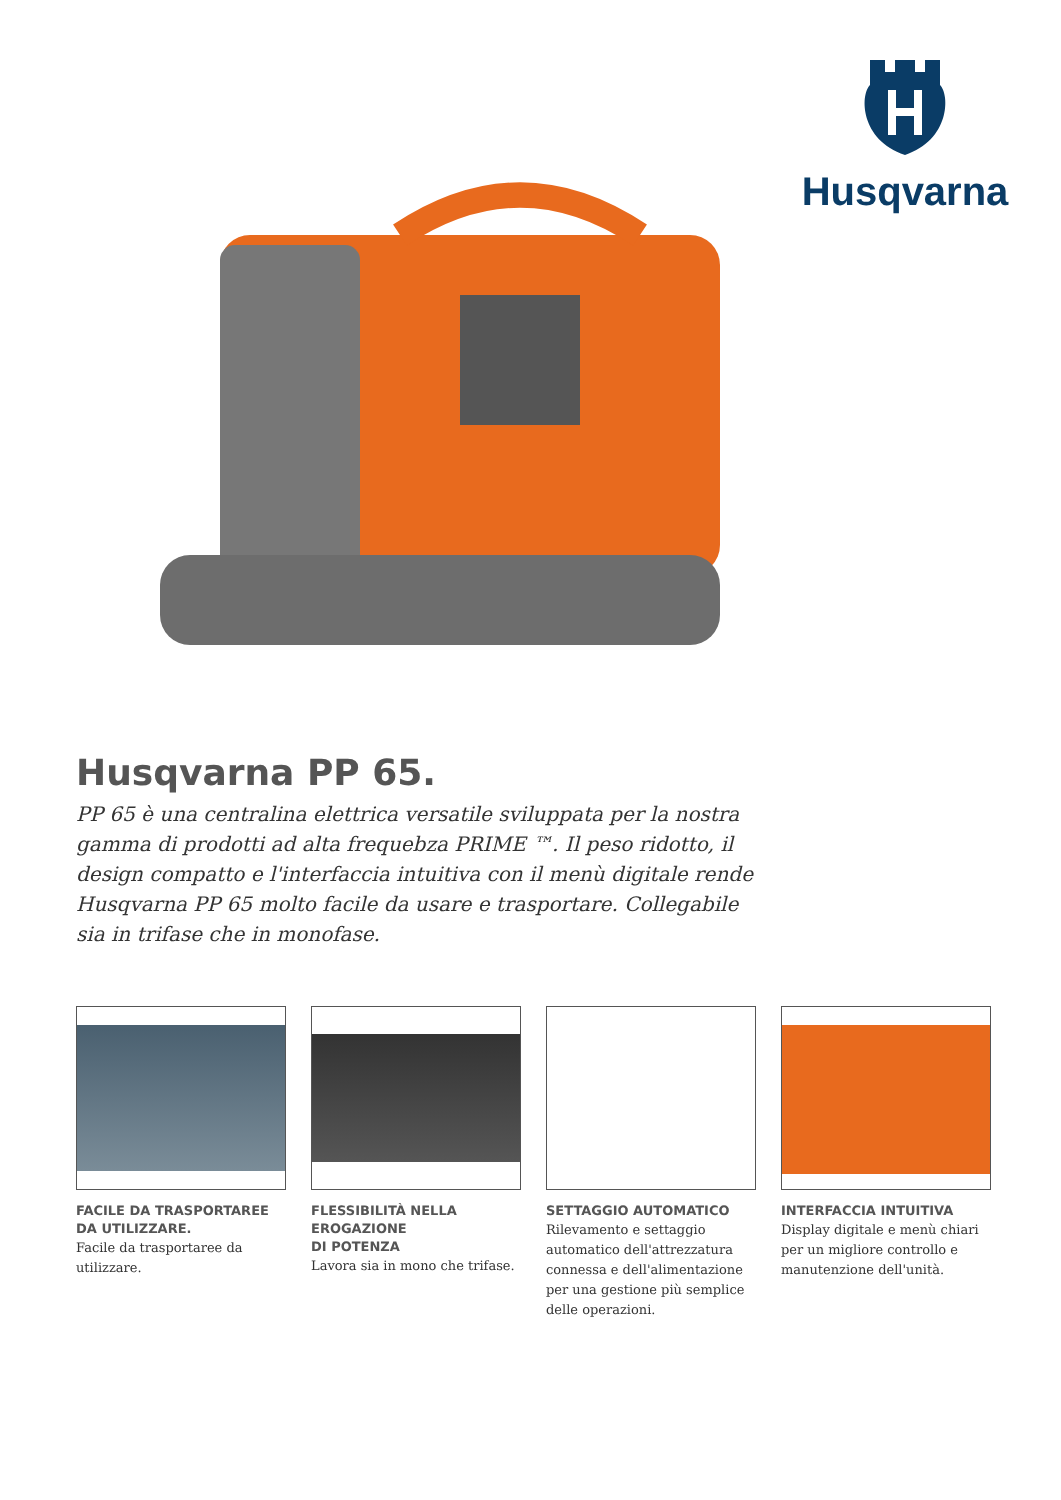Husqvarna
Husqvarna PP 65.
PP 65 è una centralina elettrica versatile sviluppata per la nostra gamma di prodotti ad alta frequebza PRIME ™. Il peso ridotto, il design compatto e l'interfaccia intuitiva con il menù digitale rende Husqvarna PP 65 molto facile da usare e trasportare. Collegabile sia in trifase che in monofase.
FACILE DA TRASPORTAREE DA UTILIZZARE.
Facile da trasportaree da utilizzare.
FLESSIBILITÀ NELLA EROGAZIONE
DI POTENZA
Lavora sia in mono che trifase.
SETTAGGIO AUTOMATICO
Rilevamento e settaggio automatico dell'attrezzatura connessa e dell'alimentazione per una gestione più semplice delle operazioni.
INTERFACCIA INTUITIVA
Display digitale e menù chiari per un migliore controllo e manutenzione dell'unità.